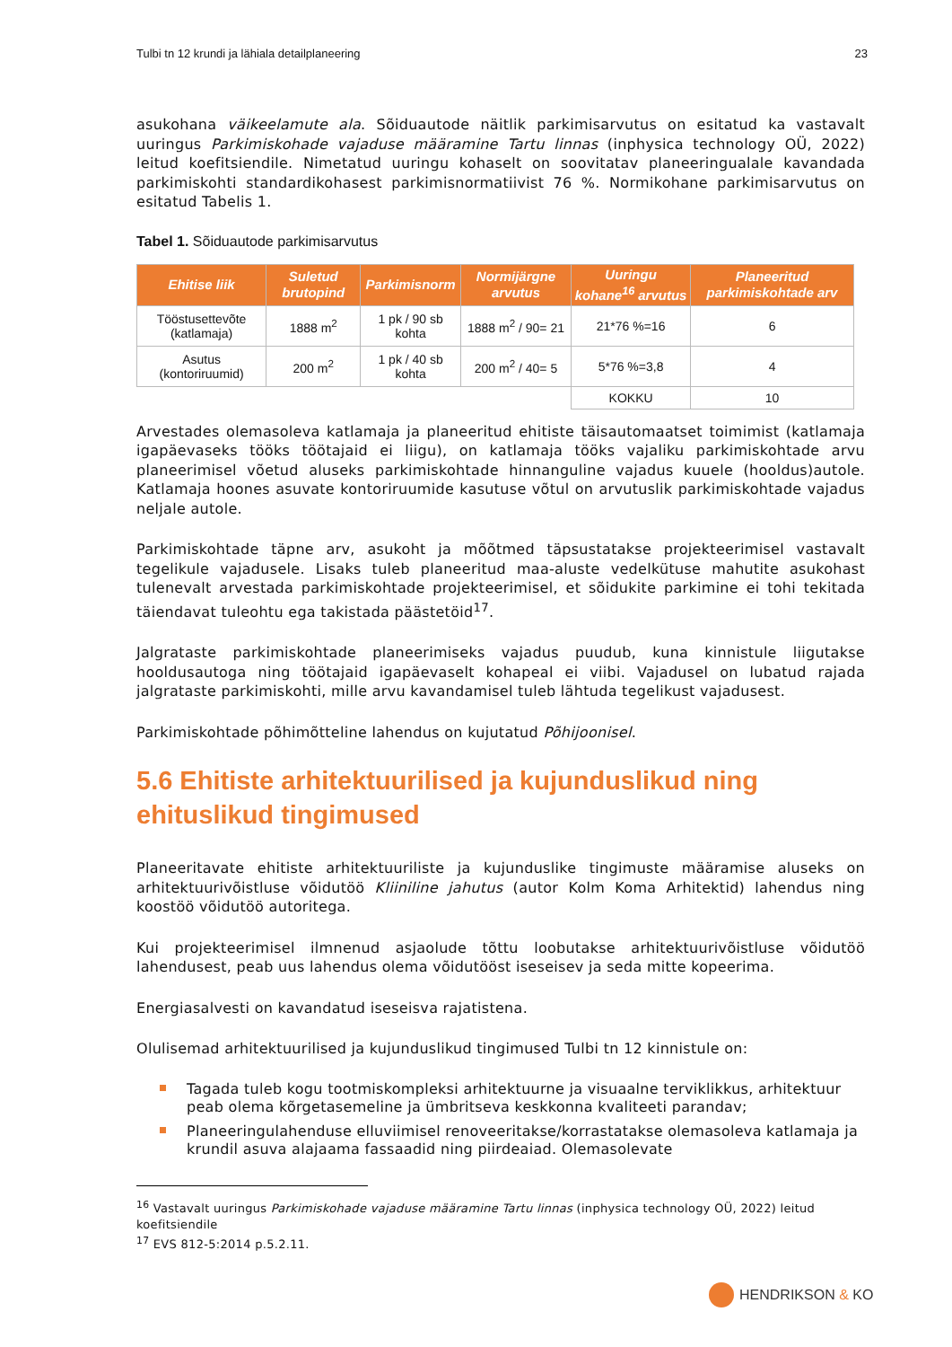Tulbi tn 12 krundi ja lähiala detailplaneering 23
asukohana väikeelamute ala. Sõiduautode näitlik parkimisarvutus on esitatud ka vastavalt uuringus Parkimiskohade vajaduse määramine Tartu linnas (inphysica technology OÜ, 2022) leitud koefitsiendile. Nimetatud uuringu kohaselt on soovitatav planeeringualale kavandada parkimiskohti standardikohasest parkimisnormatiivist 76 %. Normikohane parkimisarvutus on esitatud Tabelis 1.
Tabel 1. Sõiduautode parkimisarvutus
| Ehitise liik | Suletud brutopind | Parkimisnorm | Normijärgne arvutus | Uuringu kohane<sup>16</sup> arvutus | Planeeritud parkimiskohtade arv |
| --- | --- | --- | --- | --- | --- |
| Tööstusettevõte (katlamaja) | 1888 m<sup>2</sup> | 1 pk / 90 sb kohta | 1888 m<sup>2</sup> / 90= 21 | 21*76 %=16 | 6 |
| Asutus (kontoriruumid) | 200 m<sup>2</sup> | 1 pk / 40 sb kohta | 200 m<sup>2</sup> / 40= 5 | 5*76 %=3,8 | 4 |
| | | | | KOKKU | 10 |
Arvestades olemasoleva katlamaja ja planeeritud ehitiste täisautomaatset toimimist (katlamaja igapäevaseks tööks töötajaid ei liigu), on katlamaja tööks vajaliku parkimiskohtade arvu planeerimisel võetud aluseks parkimiskohtade hinnanguline vajadus kuuele (hooldus)autole. Katlamaja hoones asuvate kontoriruumide kasutuse võtul on arvutuslik parkimiskohtade vajadus neljale autole.
Parkimiskohtade täpne arv, asukoht ja mõõtmed täpsustatakse projekteerimisel vastavalt tegelikule vajadusele. Lisaks tuleb planeeritud maa-aluste vedelkütuse mahutite asukohast tulenevalt arvestada parkimiskohtade projekteerimisel, et sõidukite parkimine ei tohi tekitada täiendavat tuleohtu ega takistada päästetöid<sup>17</sup>.
Jalgrataste parkimiskohtade planeerimiseks vajadus puudub, kuna kinnistule liigutakse hooldusautoga ning töötajaid igapäevaselt kohapeal ei viibi. Vajadusel on lubatud rajada jalgrataste parkimiskohti, mille arvu kavandamisel tuleb lähtuda tegelikust vajadusest.
Parkimiskohtade põhimõtteline lahendus on kujutatud Põhijoonisel.
5.6 Ehitiste arhitektuurilised ja kujunduslikud ning ehituslikud tingimused
Planeeritavate ehitiste arhitektuuriliste ja kujunduslike tingimuste määramise aluseks on arhitektuurivõistluse võidutöö Kliiniline jahutus (autor Kolm Koma Arhitektid) lahendus ning koostöö võidutöö autoritega.
Kui projekteerimisel ilmnenud asjaolude tõttu loobutakse arhitektuurivõistluse võidutöö lahendusest, peab uus lahendus olema võidutööst iseseisev ja seda mitte kopeerima.
Energiasalvesti on kavandatud iseseisva rajatistena.
Olulisemad arhitektuurilised ja kujunduslikud tingimused Tulbi tn 12 kinnistule on:
Tagada tuleb kogu tootmiskompleksi arhitektuurne ja visuaalne terviklikkus, arhitektuur peab olema kõrgetasemeline ja ümbritseva keskkonna kvaliteeti parandav;
Planeeringulahenduse elluviimisel renoveeritakse/korrastatakse olemasoleva katlamaja ja krundil asuva alajaama fassaadid ning piirdeaiad. Olemasolevate
<sup>16</sup> Vastavalt uuringus Parkimiskohade vajaduse määramine Tartu linnas (inphysica technology OÜ, 2022) leitud koefitsiendile
<sup>17</sup> EVS 812-5:2014 p.5.2.11.
HENDRIKSON & KO